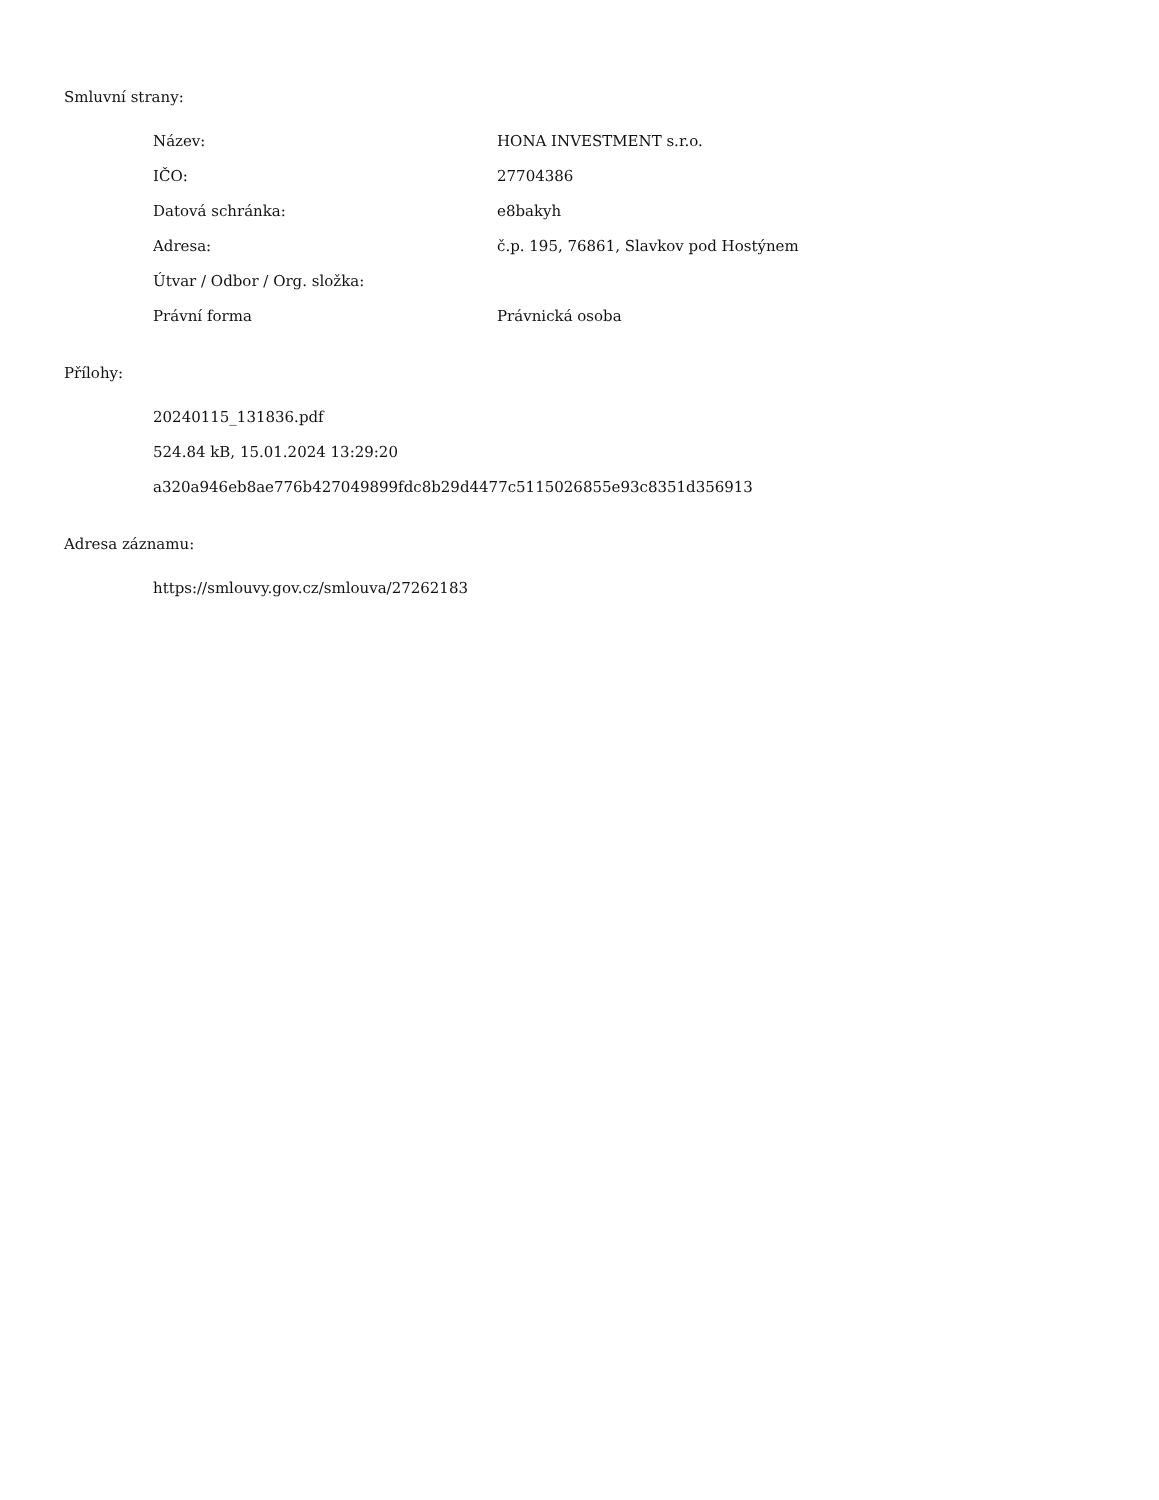Smluvní strany:
| Název: | HONA INVESTMENT s.r.o. |
| IČO: | 27704386 |
| Datová schránka: | e8bakyh |
| Adresa: | č.p. 195, 76861, Slavkov pod Hostýnem |
| Útvar / Odbor / Org. složka: | |
| Právní forma | Právnická osoba |
Přílohy:
20240115_131836.pdf
524.84 kB, 15.01.2024 13:29:20
a320a946eb8ae776b427049899fdc8b29d4477c5115026855e93c8351d356913
Adresa záznamu:
https://smlouvy.gov.cz/smlouva/27262183